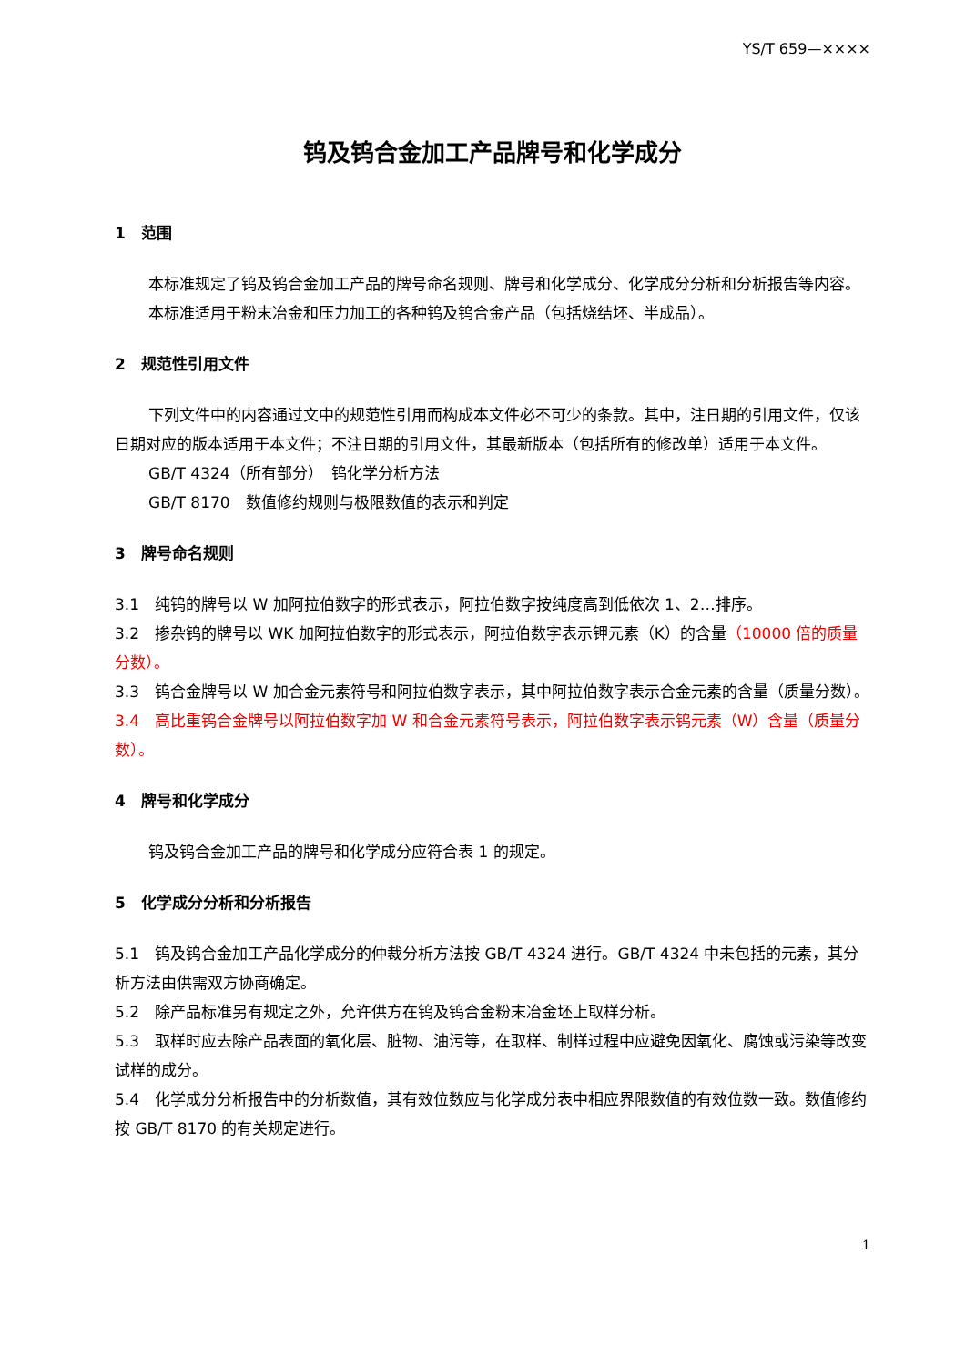YS/T 659—××××
钨及钨合金加工产品牌号和化学成分
1　范围
本标准规定了钨及钨合金加工产品的牌号命名规则、牌号和化学成分、化学成分分析和分析报告等内容。
本标准适用于粉末冶金和压力加工的各种钨及钨合金产品（包括烧结坯、半成品）。
2　规范性引用文件
下列文件中的内容通过文中的规范性引用而构成本文件必不可少的条款。其中，注日期的引用文件，仅该日期对应的版本适用于本文件；不注日期的引用文件，其最新版本（包括所有的修改单）适用于本文件。
GB/T 4324（所有部分）　钨化学分析方法
GB/T 8170　数值修约规则与极限数值的表示和判定
3　牌号命名规则
3.1　纯钨的牌号以 W 加阿拉伯数字的形式表示，阿拉伯数字按纯度高到低依次 1、2…排序。
3.2　掺杂钨的牌号以 WK 加阿拉伯数字的形式表示，阿拉伯数字表示钾元素（K）的含量（10000 倍的质量分数）。
3.3　钨合金牌号以 W 加合金元素符号和阿拉伯数字表示，其中阿拉伯数字表示合金元素的含量（质量分数）。
3.4　高比重钨合金牌号以阿拉伯数字加 W 和合金元素符号表示，阿拉伯数字表示钨元素（W）含量（质量分数）。
4　牌号和化学成分
钨及钨合金加工产品的牌号和化学成分应符合表 1 的规定。
5　化学成分分析和分析报告
5.1　钨及钨合金加工产品化学成分的仲裁分析方法按 GB/T 4324 进行。GB/T 4324 中未包括的元素，其分析方法由供需双方协商确定。
5.2　除产品标准另有规定之外，允许供方在钨及钨合金粉末冶金坯上取样分析。
5.3　取样时应去除产品表面的氧化层、脏物、油污等，在取样、制样过程中应避免因氧化、腐蚀或污染等改变试样的成分。
5.4　化学成分分析报告中的分析数值，其有效位数应与化学成分表中相应界限数值的有效位数一致。数值修约按 GB/T 8170 的有关规定进行。
1